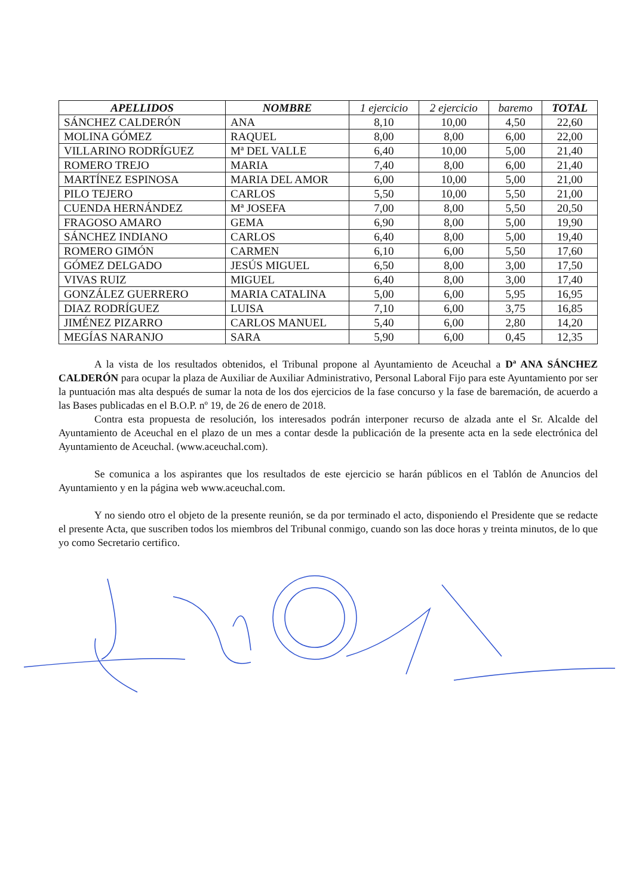| APELLIDOS | NOMBRE | 1 ejercicio | 2 ejercicio | baremo | TOTAL |
| --- | --- | --- | --- | --- | --- |
| SÁNCHEZ CALDERÓN | ANA | 8,10 | 10,00 | 4,50 | 22,60 |
| MOLINA GÓMEZ | RAQUEL | 8,00 | 8,00 | 6,00 | 22,00 |
| VILLARINO RODRÍGUEZ | Mª DEL VALLE | 6,40 | 10,00 | 5,00 | 21,40 |
| ROMERO TREJO | MARIA | 7,40 | 8,00 | 6,00 | 21,40 |
| MARTÍNEZ ESPINOSA | MARIA DEL AMOR | 6,00 | 10,00 | 5,00 | 21,00 |
| PILO TEJERO | CARLOS | 5,50 | 10,00 | 5,50 | 21,00 |
| CUENDA HERNÁNDEZ | Mª JOSEFA | 7,00 | 8,00 | 5,50 | 20,50 |
| FRAGOSO AMARO | GEMA | 6,90 | 8,00 | 5,00 | 19,90 |
| SÁNCHEZ INDIANO | CARLOS | 6,40 | 8,00 | 5,00 | 19,40 |
| ROMERO GIMÓN | CARMEN | 6,10 | 6,00 | 5,50 | 17,60 |
| GÓMEZ DELGADO | JESÚS MIGUEL | 6,50 | 8,00 | 3,00 | 17,50 |
| VIVAS RUIZ | MIGUEL | 6,40 | 8,00 | 3,00 | 17,40 |
| GONZÁLEZ GUERRERO | MARIA CATALINA | 5,00 | 6,00 | 5,95 | 16,95 |
| DIAZ RODRÍGUEZ | LUISA | 7,10 | 6,00 | 3,75 | 16,85 |
| JIMÉNEZ PIZARRO | CARLOS MANUEL | 5,40 | 6,00 | 2,80 | 14,20 |
| MEGÍAS NARANJO | SARA | 5,90 | 6,00 | 0,45 | 12,35 |
A la vista de los resultados obtenidos, el Tribunal propone al Ayuntamiento de Aceuchal a Dª ANA SÁNCHEZ CALDERÓN para ocupar la plaza de Auxiliar de Auxiliar Administrativo, Personal Laboral Fijo para este Ayuntamiento por ser la puntuación mas alta después de sumar la nota de los dos ejercicios de la fase concurso y la fase de baremación, de acuerdo a las Bases publicadas en el B.O.P. nº 19, de 26 de enero de 2018.
Contra esta propuesta de resolución, los interesados podrán interponer recurso de alzada ante el Sr. Alcalde del Ayuntamiento de Aceuchal en el plazo de un mes a contar desde la publicación de la presente acta en la sede electrónica del Ayuntamiento de Aceuchal. (www.aceuchal.com).
Se comunica a los aspirantes que los resultados de este ejercicio se harán públicos en el Tablón de Anuncios del Ayuntamiento y en la página web www.aceuchal.com.
Y no siendo otro el objeto de la presente reunión, se da por terminado el acto, disponiendo el Presidente que se redacte el presente Acta, que suscriben todos los miembros del Tribunal conmigo, cuando son las doce horas y treinta minutos, de lo que yo como Secretario certifico.